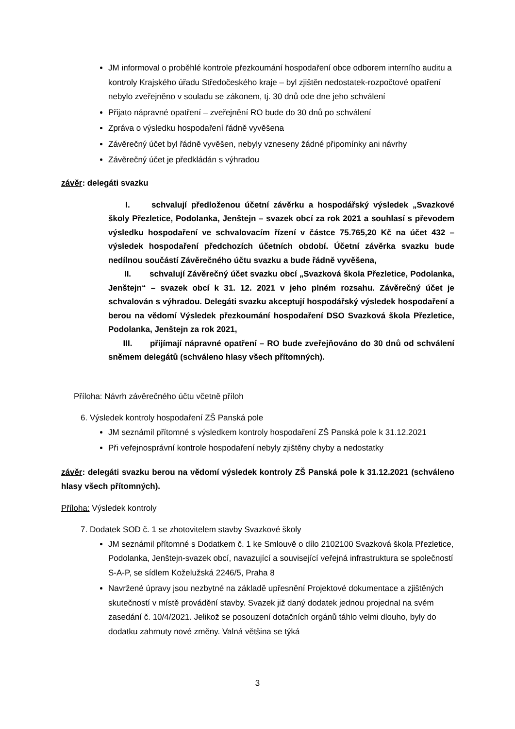JM informoval o proběhlé kontrole přezkoumání hospodaření obce odborem interního auditu a kontroly Krajského úřadu Středočeského kraje – byl zjištěn nedostatek-rozpočtové opatření nebylo zveřejněno v souladu se zákonem, tj. 30 dnů ode dne jeho schválení
Přijato nápravné opatření – zveřejnění RO bude do 30 dnů po schválení
Zpráva o výsledku hospodaření řádně vyvěšena
Závěrečný účet byl řádně vyvěšen, nebyly vzneseny žádné připomínky ani návrhy
Závěrečný účet je předkládán s výhradou
závěr: delegáti svazku
I. schvalují předloženou účetní závěrku a hospodářský výsledek „Svazkové školy Přezletice, Podolanka, Jenštejn – svazek obcí za rok 2021 a souhlasí s převodem výsledku hospodaření ve schvalovacím řízení v částce 75.765,20 Kč na účet 432 – výsledek hospodaření předchozích účetních období. Účetní závěrka svazku bude nedílnou součástí Závěrečného účtu svazku a bude řádně vyvěšena,
II. schvalují Závěrečný účet svazku obcí „Svazková škola Přezletice, Podolanka, Jenštejn“ – svazek obcí k 31. 12. 2021 v jeho plném rozsahu. Závěrečný účet je schvalován s výhradou. Delegáti svazku akceptují hospodářský výsledek hospodaření a berou na vědomí Výsledek přezkoumání hospodaření DSO Svazková škola Přezletice, Podolanka, Jenštejn za rok 2021,
III. přijímají nápravné opatření – RO bude zveřejňováno do 30 dnů od schválení sněmem delegátů (schváleno hlasy všech přítomných).
Příloha: Návrh závěrečného účtu včetně příloh
6. Výsledek kontroly hospodaření ZŠ Panská pole
JM seznámil přítomné s výsledkem kontroly hospodaření ZŠ Panská pole k 31.12.2021
Při veřejnosprávní kontrole hospodaření nebyly zjištěny chyby a nedostatky
závěr: delegáti svazku berou na vědomí výsledek kontroly ZŠ Panská pole k 31.12.2021 (schváleno hlasy všech přítomných).
Příloha: Výsledek kontroly
7. Dodatek SOD č. 1 se zhotovitelem stavby Svazkové školy
JM seznámil přítomné s Dodatkem č. 1 ke Smlouvě o dílo 2102100 Svazková škola Přezletice, Podolanka, Jenštejn-svazek obcí, navazující a související veřejná infrastruktura se společností S-A-P, se sídlem Koželužská 2246/5, Praha 8
Navržené úpravy jsou nezbytné na základě upřesnění Projektové dokumentace a zjištěných skutečností v místě provádění stavby. Svazek již daný dodatek jednou projednal na svém zasedání č. 10/4/2021. Jelikož se posouzení dotačních orgánů táhlo velmi dlouho, byly do dodatku zahrnuty nové změny. Valná většina se týká
3